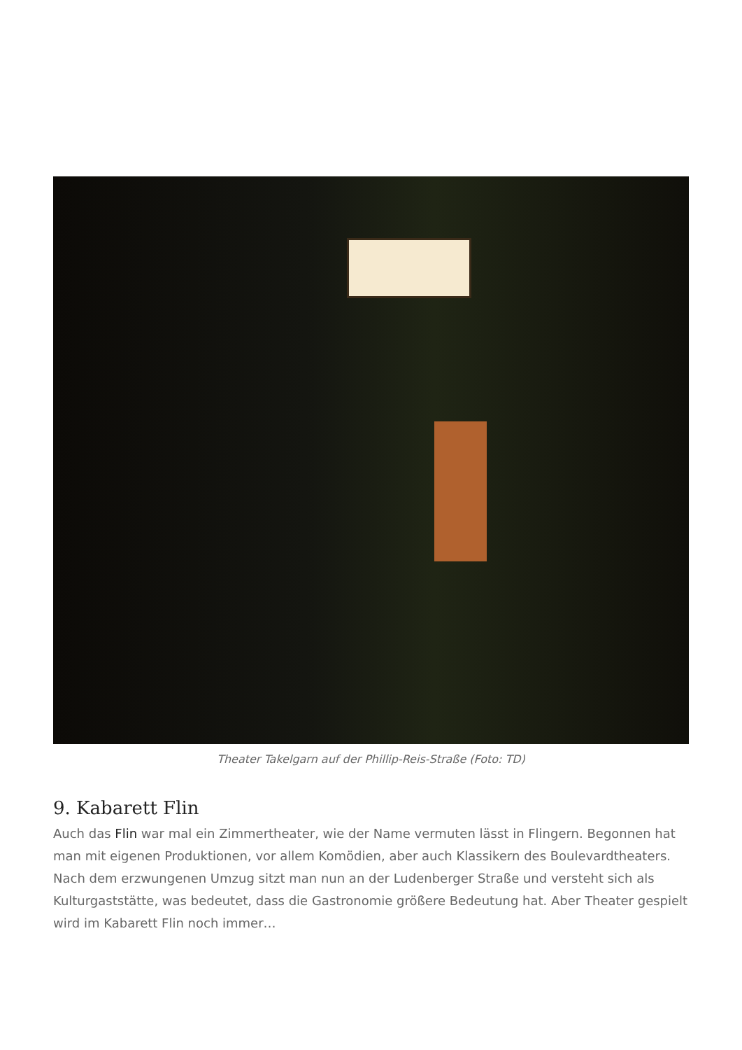Theater Takelgarn auf der Phillip-Reis-Straße (Foto: TD)
9. Kabarett Flin
Auch das Flin war mal ein Zimmertheater, wie der Name vermuten lässt in Flingern. Begonnen hat man mit eigenen Produktionen, vor allem Komödien, aber auch Klassikern des Boulevardtheaters. Nach dem erzwungenen Umzug sitzt man nun an der Ludenberger Straße und versteht sich als Kulturgaststätte, was bedeutet, dass die Gastronomie größere Bedeutung hat. Aber Theater gespielt wird im Kabarett Flin noch immer…